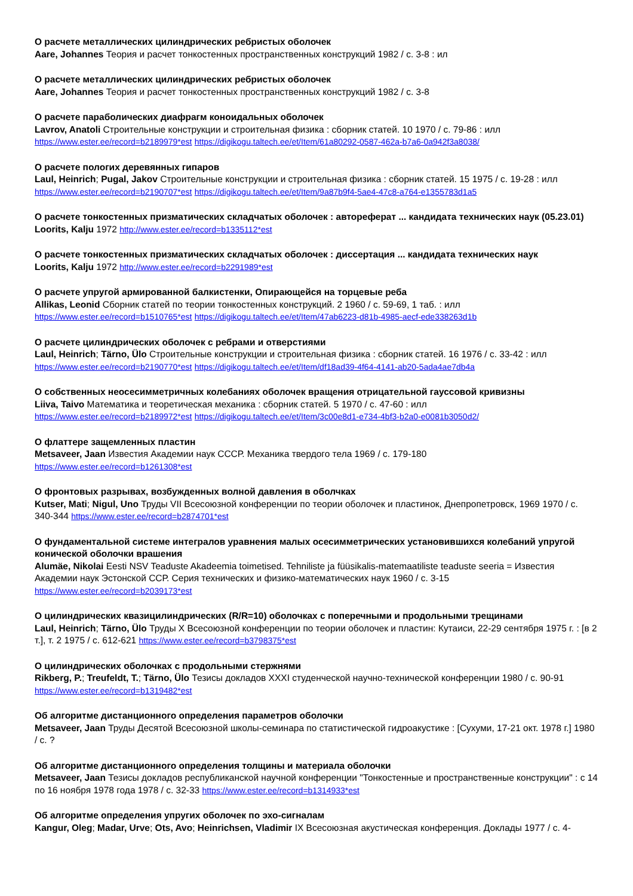О расчете металлических цилиндрических ребристых оболочек
Aare, Johannes Теория и расчет тонкостенных пространственных конструкций 1982 / с. 3-8 : ил
О расчете металлических цилиндрических ребристых оболочек
Aare, Johannes Теория и расчет тонкостенных пространственных конструкций 1982 / с. 3-8
О расчете параболических диафрагм коноидальных оболочек
Lavrov, Anatoli Строительные конструкции и строительная физика : сборник статей. 10 1970 / с. 79-86 : илл
https://www.ester.ee/record=b2189979*est https://digikogu.taltech.ee/et/Item/61a80292-0587-462a-b7a6-0a942f3a8038/
О расчете пологих деревянных гипаров
Laul, Heinrich; Pugal, Jakov Строительные конструкции и строительная физика : сборник статей. 15 1975 / с. 19-28 : илл
https://www.ester.ee/record=b2190707*est https://digikogu.taltech.ee/et/Item/9a87b9f4-5ae4-47c8-a764-e1355783d1a5
О расчете тонкостенных призматических складчатых оболочек : автореферат ... кандидата технических наук (05.23.01)
Loorits, Kalju 1972 http://www.ester.ee/record=b1335112*est
О расчете тонкостенных призматических складчатых оболочек : диссертация ... кандидата технических наук
Loorits, Kalju 1972 http://www.ester.ee/record=b2291989*est
О расчете упругой армированной балкистенки, Опирающейся на торцевые реба
Allikas, Leonid Сборник статей по теории тонкостенных конструкций. 2 1960 / с. 59-69, 1 таб. : илл
https://www.ester.ee/record=b1510765*est https://digikogu.taltech.ee/et/Item/47ab6223-d81b-4985-aecf-ede338263d1b
О расчете цилиндрических оболочек с ребрами и отверстиями
Laul, Heinrich; Tärno, Ülo Строительные конструкции и строительная физика : сборник статей. 16 1976 / с. 33-42 : илл
https://www.ester.ee/record=b2190770*est https://digikogu.taltech.ee/et/Item/df18ad39-4f64-4141-ab20-5ada4ae7db4a
О собственных неосесимметричных колебаниях оболочек вращения отрицательной гауссовой кривизны
Liiva, Taivo Математика и теоретическая механика : сборник статей. 5 1970 / с. 47-60 : илл
https://www.ester.ee/record=b2189972*est https://digikogu.taltech.ee/et/Item/3c00e8d1-e734-4bf3-b2a0-e0081b3050d2/
О флаттере защемленных пластин
Metsaveer, Jaan Известия Академии наук СССР. Механика твердого тела 1969 / с. 179-180
https://www.ester.ee/record=b1261308*est
О фронтовых разрывах, возбужденных волной давления в оболчках
Kutser, Mati; Nigul, Uno Труды VII Всесоюзной конференции по теории оболочек и пластинок, Днепропетровск, 1969 1970 / с. 340-344 https://www.ester.ee/record=b2874701*est
О фундаментальной системе интегралов уравнения малых осесимметрических установившихся колебаний упругой конической оболочки врашения
Alumäe, Nikolai Eesti NSV Teaduste Akadeemia toimetised. Tehniliste ja füüsikalis-matemaatiliste teaduste seeria = Известия Академии наук Эстонской ССР. Серия технических и физико-математических наук 1960 / с. 3-15
https://www.ester.ee/record=b2039173*est
О цилиндрических квазицилиндрических (R/R=10) оболочках с поперечными и продольными трещинами
Laul, Heinrich; Tärno, Ülo Труды X Всесоюзной конференции по теории оболочек и пластин: Кутаиси, 22-29 сентября 1975 г. : [в 2 т.], т. 2 1975 / с. 612-621 https://www.ester.ee/record=b3798375*est
О цилиндрических оболочках с продольными стержнями
Rikberg, P.; Treufeldt, T.; Tärno, Ülo Тезисы докладов XXXI студенческой научно-технической конференции 1980 / с. 90-91
https://www.ester.ee/record=b1319482*est
Об алгоритме дистанционного определения параметров оболочки
Metsaveer, Jaan Труды Десятой Всесоюзной школы-семинара по статистической гидроакустике : [Сухуми, 17-21 окт. 1978 г.] 1980 / с. ?
Об алгоритме дистанционного определения толщины и материала оболочки
Metsaveer, Jaan Тезисы докладов республиканской научной конференции "Тонкостенные и пространственные конструкции" : с 14 по 16 ноября 1978 года 1978 / с. 32-33 https://www.ester.ee/record=b1314933*est
Об алгоритме определения упругих оболочек по эхо-сигналам
Kangur, Oleg; Madar, Urve; Ots, Avo; Heinrichsen, Vladimir IX Всесоюзная акустическая конференция. Доклады 1977 / с. 4-